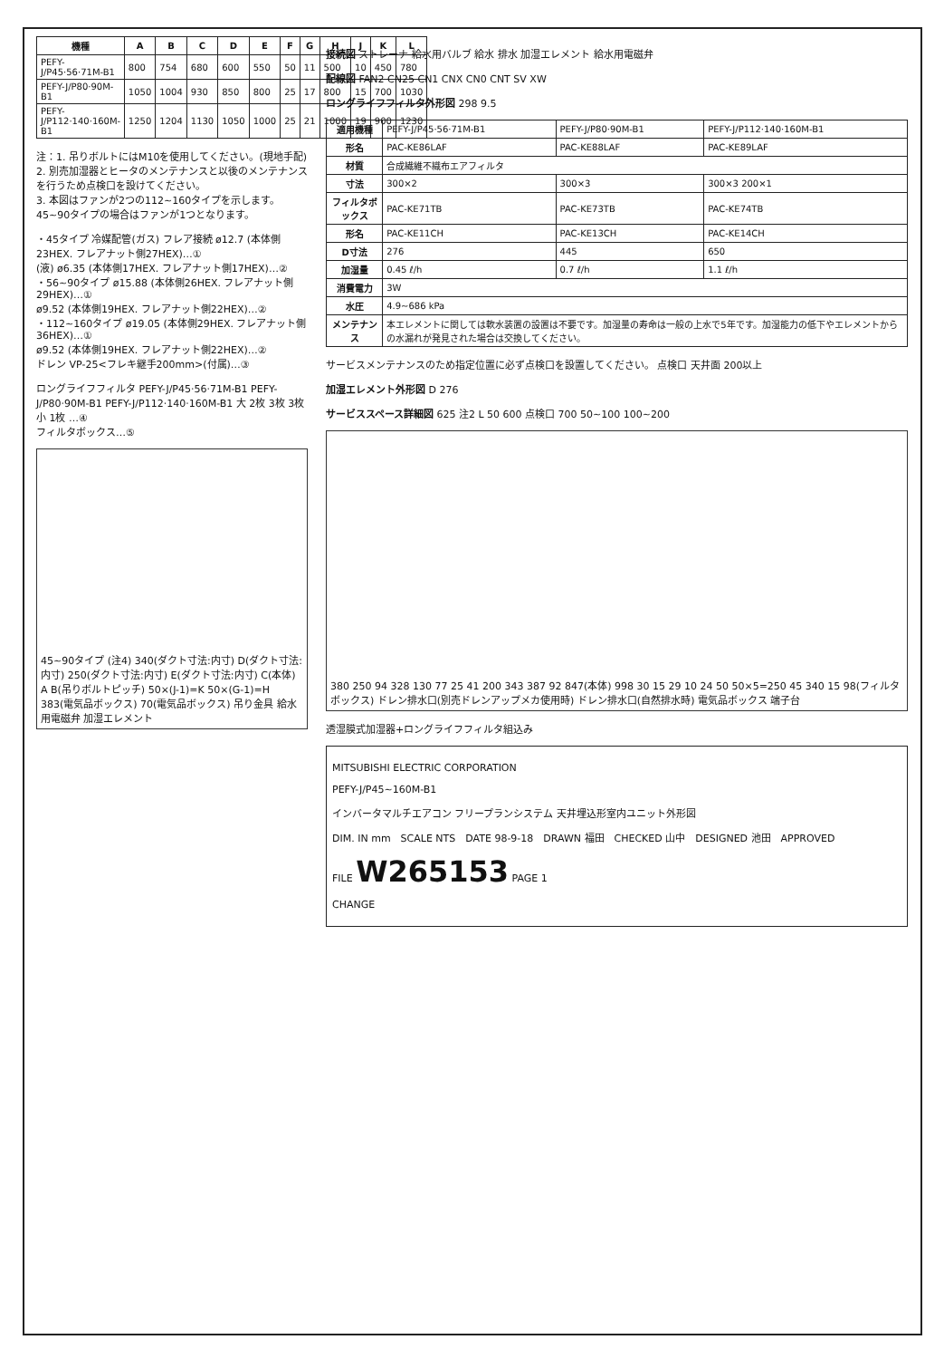| 機種 | A | B | C | D | E | F | G | H | J | K | L |
| --- | --- | --- | --- | --- | --- | --- | --- | --- | --- | --- | --- |
| PEFY-J/P45·56·71M-B1 | 800 | 754 | 680 | 600 | 550 | 50 | 11 | 500 | 10 | 450 | 780 |
| PEFY-J/P80·90M-B1 | 1050 | 1004 | 930 | 850 | 800 | 25 | 17 | 800 | 15 | 700 | 1030 |
| PEFY-J/P112·140·160M-B1 | 1250 | 1204 | 1130 | 1050 | 1000 | 25 | 21 | 1000 | 19 | 900 | 1230 |
注：1. 吊りボルトにはM10を使用してください。(現地手配)
2. 別売加湿器とヒータのメンテナンスと以後のメンテナンスを行うため点検口を設けてください。
3. 本図はファンが2つの112~160タイプを示します。45~90タイプの場合はファンが1つとなります。
・45タイプ 冷媒配管(ガス) フレア接続 ø12.7 (本体側23HEX. フレアナット側27HEX)…①
(液) ø6.35 (本体側17HEX. フレアナット側17HEX)…②
・56~90タイプ ø15.88 (本体側26HEX. フレアナット側29HEX)…①
ø9.52 (本体側19HEX. フレアナット側22HEX)…②
・112~160タイプ ø19.05 (本体側29HEX. フレアナット側36HEX)…①
ø9.52 (本体側19HEX. フレアナット側22HEX)…②
ドレン VP-25<フレキ継手200mm>(付属)…③
ロングライフフィルタ PEFY-J/P45·56·71M-B1 PEFY-J/P80·90M-B1 PEFY-J/P112·140·160M-B1 大 2枚 3枚 3枚 小 1枚 …④
フィルタボックス…⑤
45~90タイプ (注4) 340(ダクト寸法:内寸) D(ダクト寸法:内寸) 250(ダクト寸法:内寸) E(ダクト寸法:内寸) C(本体) A B(吊りボルトピッチ) 50×(J-1)=K 50×(G-1)=H 383(電気品ボックス) 70(電気品ボックス) 吊り金具 給水用電磁弁 加湿エレメント
接続図 ストレーナ 給水用バルブ 給水 排水 加湿エレメント 給水用電磁弁
配線図 FAN2 CN25 CN1 CNX CN0 CNT SV XW
ロングライフフィルタ外形図 298 9.5
| 適用機種 | PEFY-J/P45·56·71M-B1 | PEFY-J/P80·90M-B1 | PEFY-J/P112·140·160M-B1 |
| 形名 | PAC-KE86LAF | PAC-KE88LAF | PAC-KE89LAF |
| 材質 | 合成繊維不織布エアフィルタ | | |
| 寸法 | 300×2 | 300×3 | 300×3 200×1 |
| フィルタボックス | PAC-KE71TB | PAC-KE73TB | PAC-KE74TB |
| 形名 | PAC-KE11CH | PAC-KE13CH | PAC-KE14CH |
| D寸法 | 276 | 445 | 650 |
| 加湿量 | 0.45 ℓ/h | 0.7 ℓ/h | 1.1 ℓ/h |
| 消費電力 | 3W | | |
| 水圧 | 4.9~686 kPa | | |
| メンテナンス | 本エレメントに関しては軟水装置の設置は不要です。加湿量の寿命は一般の上水で5年です。加湿能力の低下やエレメントからの水漏れが発見された場合は交換してください。 | | |
サービスメンテナンスのため指定位置に必ず点検口を設置してください。 点検口 天井面 200以上
加湿エレメント外形図 D 276
サービススペース詳細図 625 注2 L 50 600 点検口 700 50~100 100~200
380 250 94 328 130 77 25 41 200 343 387 92 847(本体) 998 30 15 29 10 24 50 50×5=250 45 340 15 98(フィルタボックス) ドレン排水口(別売ドレンアップメカ使用時) ドレン排水口(自然排水時) 電気品ボックス 端子台
透湿膜式加湿器+ロングライフフィルタ組込み
MITSUBISHI ELECTRIC CORPORATION
PEFY-J/P45~160M-B1
インバータマルチエアコン フリープランシステム 天井埋込形室内ユニット外形図
DIM. IN mm　SCALE NTS　DATE 98-9-18　DRAWN 福田　CHECKED 山中　DESIGNED 池田　APPROVED
FILE W265153 PAGE 1
CHANGE